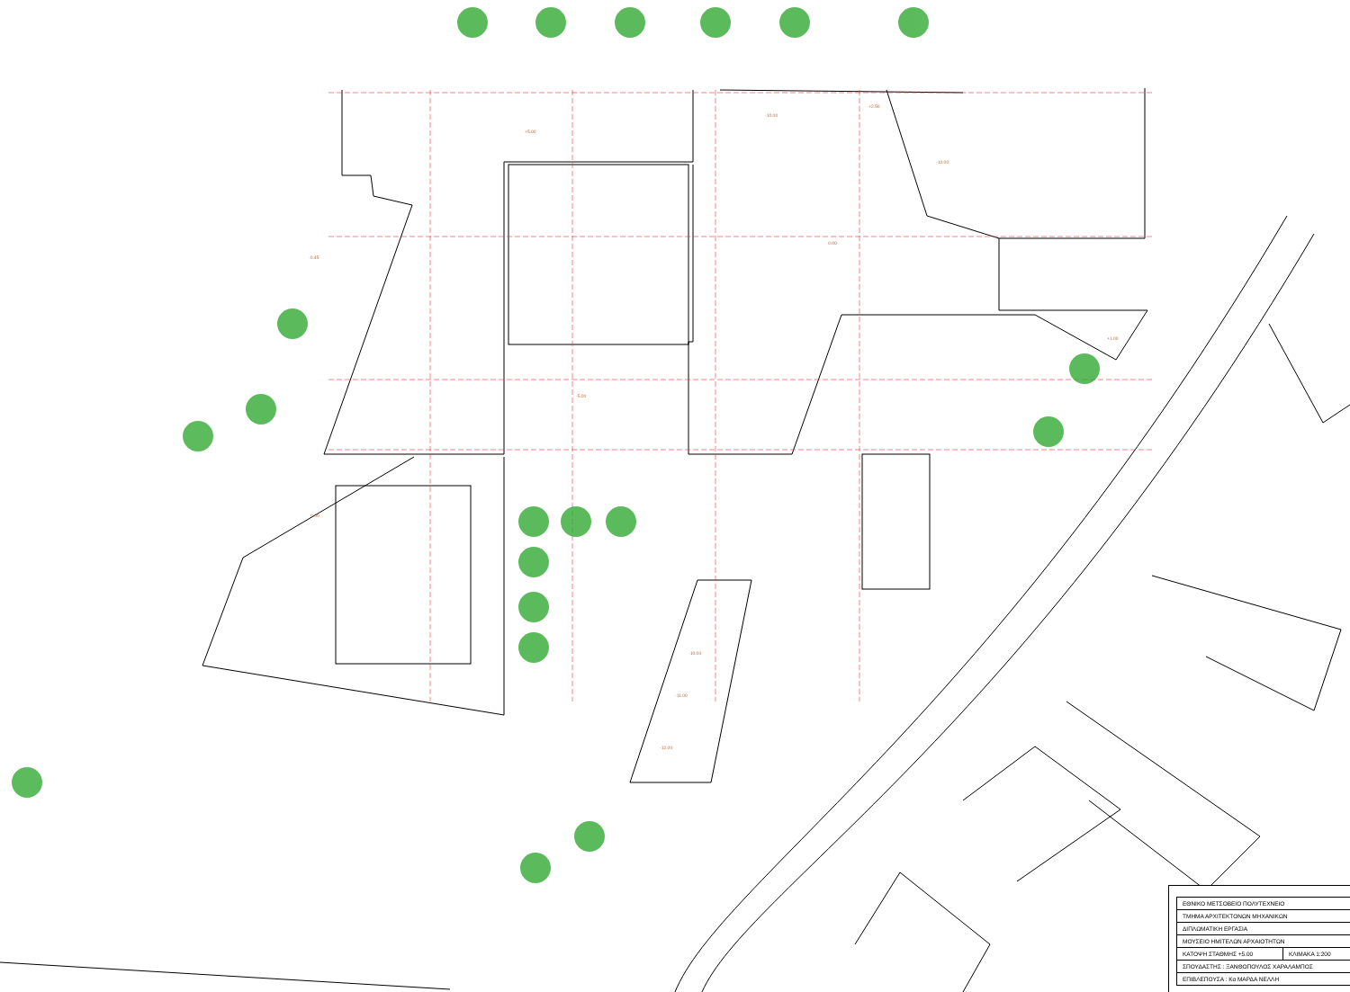+5.00
-5.00
0.00
0.00
-10.00
+2.50
-10.00
+1.00
-10.00
-11.00
-12.00
-0.45
| ΕΘΝΙΚΟ ΜΕΤΣΟΒΕΙΟ ΠΟΛΥΤΕΧΝΕΙΟ | |
| ΤΜΗΜΑ ΑΡΧΙΤΕΚΤΟΝΩΝ ΜΗΧΑΝΙΚΩΝ | |
| ΔΙΠΛΩΜΑΤΙΚΗ ΕΡΓΑΣΙΑ | |
| ΜΟΥΣΕΙΟ ΗΜΙΤΕΛΩΝ ΑΡΧΑΙΟΤΗΤΩΝ | |
| ΚΑΤΟΨΗ ΣΤΑΘΜΗΣ +5.00 | ΚΛΙΜΑΚΑ 1:200 |
| ΣΠΟΥΔΑΣΤΗΣ : ΞΑΝΘΟΠΟΥΛΟΣ ΧΑΡΑΛΑΜΠΟΣ | |
| ΕΠΙΒΛΕΠΟΥΣΑ : Κα ΜΑΡΔΑ ΝΕΛΛΗ | |